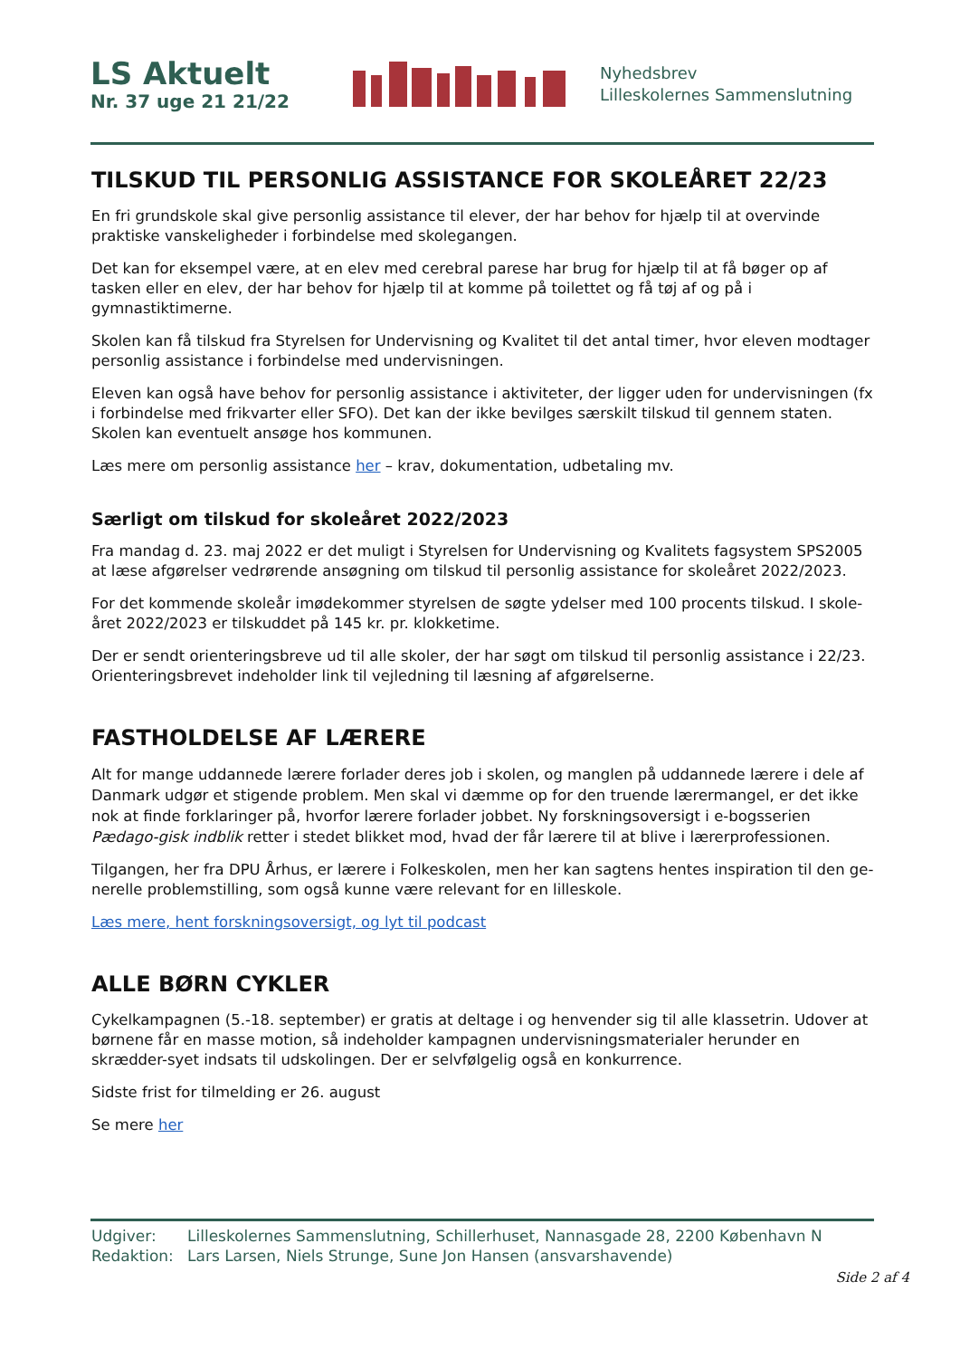LS Aktuelt
Nr. 37 uge 21 21/22
Nyhedsbrev
Lilleskolernes Sammenslutning
TILSKUD TIL PERSONLIG ASSISTANCE FOR SKOLEÅRET 22/23
En fri grundskole skal give personlig assistance til elever, der har behov for hjælp til at overvinde praktiske vanskeligheder i forbindelse med skolegangen.
Det kan for eksempel være, at en elev med cerebral parese har brug for hjælp til at få bøger op af tasken eller en elev, der har behov for hjælp til at komme på toilettet og få tøj af og på i gymnastiktimerne.
Skolen kan få tilskud fra Styrelsen for Undervisning og Kvalitet til det antal timer, hvor eleven modtager personlig assistance i forbindelse med undervisningen.
Eleven kan også have behov for personlig assistance i aktiviteter, der ligger uden for undervisningen (fx i forbindelse med frikvarter eller SFO). Det kan der ikke bevilges særskilt tilskud til gennem staten. Skolen kan eventuelt ansøge hos kommunen.
Læs mere om personlig assistance her – krav, dokumentation, udbetaling mv.
Særligt om tilskud for skoleåret 2022/2023
Fra mandag d. 23. maj 2022 er det muligt i Styrelsen for Undervisning og Kvalitets fagsystem SPS2005 at læse afgørelser vedrørende ansøgning om tilskud til personlig assistance for skoleåret 2022/2023.
For det kommende skoleår imødekommer styrelsen de søgte ydelser med 100 procents tilskud. I skole-året 2022/2023 er tilskuddet på 145 kr. pr. klokketime.
Der er sendt orienteringsbreve ud til alle skoler, der har søgt om tilskud til personlig assistance i 22/23. Orienteringsbrevet indeholder link til vejledning til læsning af afgørelserne.
FASTHOLDELSE AF LÆRERE
Alt for mange uddannede lærere forlader deres job i skolen, og manglen på uddannede lærere i dele af Danmark udgør et stigende problem. Men skal vi dæmme op for den truende lærermangel, er det ikke nok at finde forklaringer på, hvorfor lærere forlader jobbet. Ny forskningsoversigt i e-bogsserien Pædago-gisk indblik retter i stedet blikket mod, hvad der får lærere til at blive i lærerprofessionen.
Tilgangen, her fra DPU Århus, er lærere i Folkeskolen, men her kan sagtens hentes inspiration til den ge-nerelle problemstilling, som også kunne være relevant for en lilleskole.
Læs mere, hent forskningsoversigt, og lyt til podcast
ALLE BØRN CYKLER
Cykelkampagnen (5.-18. september) er gratis at deltage i og henvender sig til alle klassetrin. Udover at børnene får en masse motion, så indeholder kampagnen undervisningsmaterialer herunder en skrædder-syet indsats til udskolingen. Der er selvfølgelig også en konkurrence.
Sidste frist for tilmelding er 26. august
Se mere her
Udgiver: Lilleskolernes Sammenslutning, Schillerhuset, Nannasgade 28, 2200 København N
Redaktion: Lars Larsen, Niels Strunge, Sune Jon Hansen (ansvarshavende)
Side 2 af 4